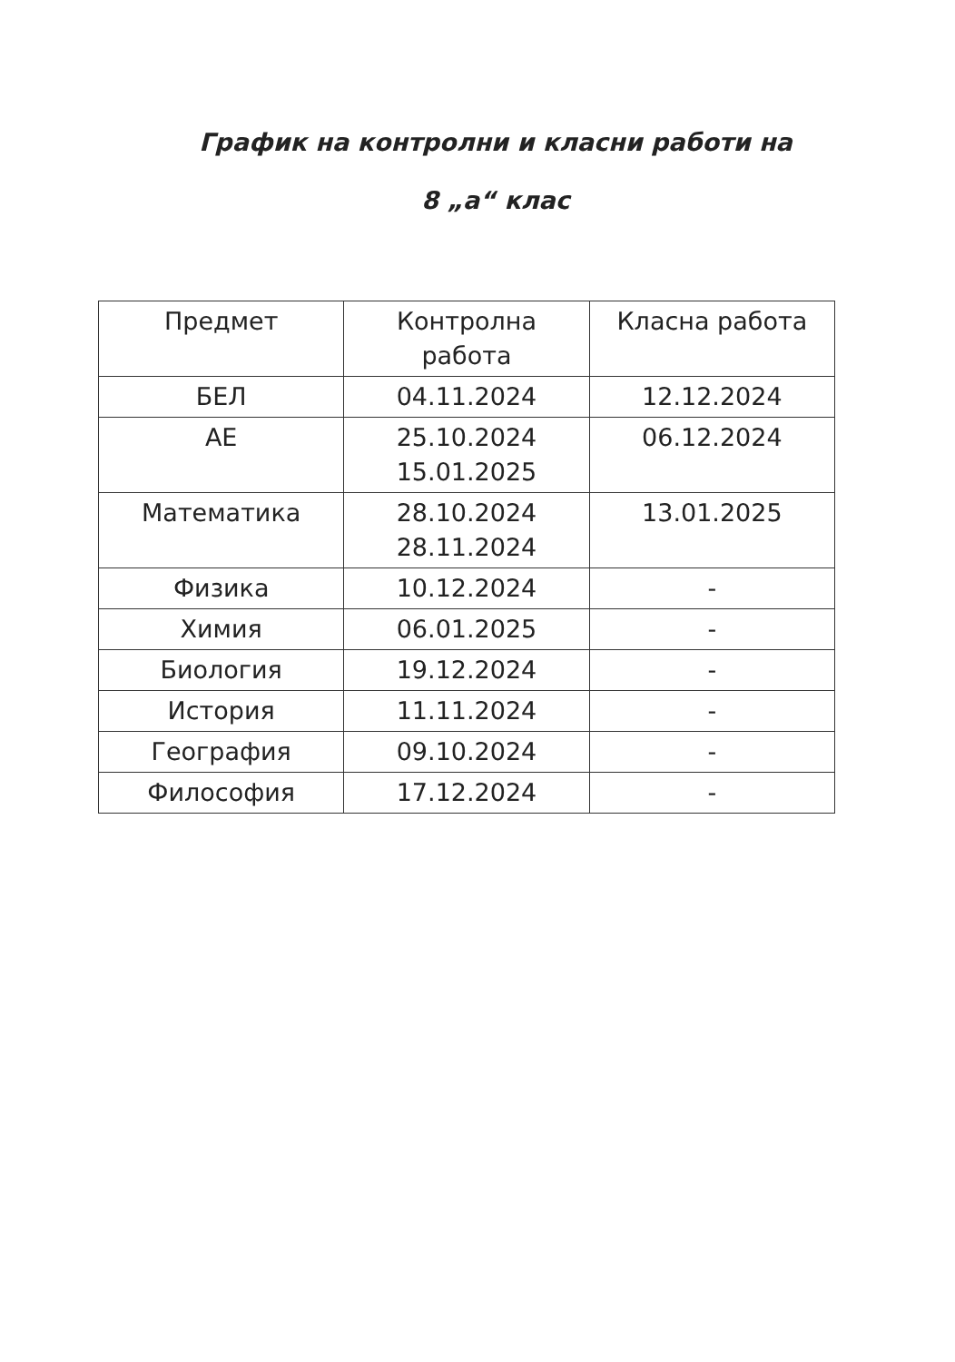График на контролни и класни работи на
8 „а“ клас
| Предмет | Контролна работа | Класна работа |
| --- | --- | --- |
| БЕЛ | 04.11.2024 | 12.12.2024 |
| АЕ | 25.10.2024 15.01.2025 | 06.12.2024 |
| Математика | 28.10.2024 28.11.2024 | 13.01.2025 |
| Физика | 10.12.2024 | - |
| Химия | 06.01.2025 | - |
| Биология | 19.12.2024 | - |
| История | 11.11.2024 | - |
| География | 09.10.2024 | - |
| Философия | 17.12.2024 | - |